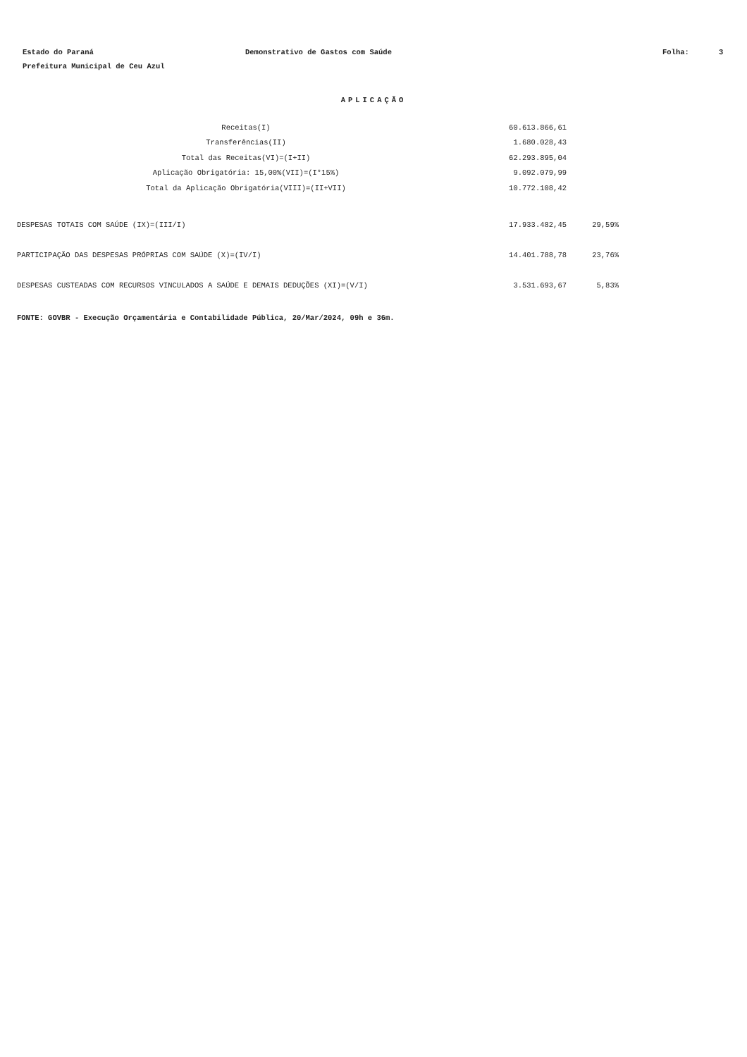Estado do Paraná Demonstrativo de Gastos com Saúde Folha: 3
Prefeitura Municipal de Ceu Azul
APLICAÇÃO
| Receitas(I) | 60.613.866,61 |
| Transferências(II) | 1.680.028,43 |
| Total das Receitas(VI)=(I+II) | 62.293.895,04 |
| Aplicação Obrigatória: 15,00%(VII)=(I*15%) | 9.092.079,99 |
| Total da Aplicação Obrigatória(VIII)=(II+VII) | 10.772.108,42 |
| DESPESAS TOTAIS COM SAÚDE (IX)=(III/I) | 17.933.482,45 | 29,59% |
| PARTICIPAÇÃO DAS DESPESAS PRÓPRIAS COM SAÚDE (X)=(IV/I) | 14.401.788,78 | 23,76% |
| DESPESAS CUSTEADAS COM RECURSOS VINCULADOS A SAÚDE E DEMAIS DEDUÇÕES (XI)=(V/I) | 3.531.693,67 | 5,83% |
FONTE: GOVBR - Execução Orçamentária e Contabilidade Pública, 20/Mar/2024, 09h e 36m.